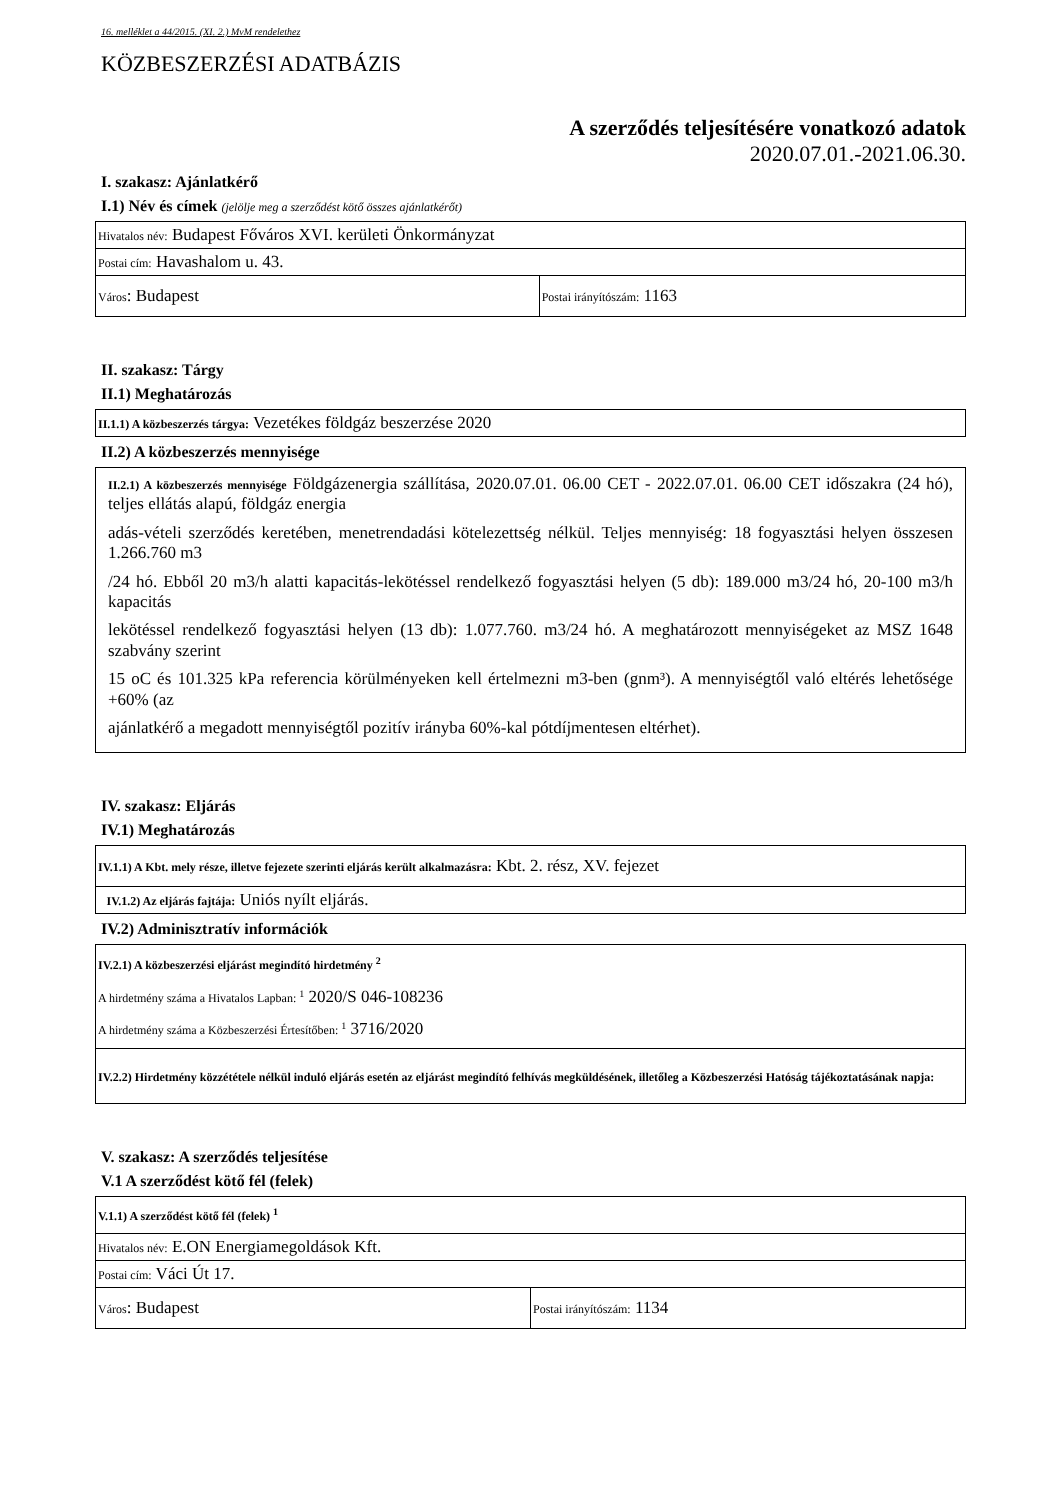16. melléklet a 44/2015. (XI. 2.) MvM rendelethez
KÖZBESZERZÉSI ADATBÁZIS
A szerződés teljesítésére vonatkozó adatok
2020.07.01.-2021.06.30.
I. szakasz: Ajánlatkérő
I.1) Név és címek (jelölje meg a szerződést kötő összes ajánlatkérőt)
| Hivatalos név: Budapest Főváros XVI. kerületi Önkormányzat | |
| Postai cím: Havashalom u. 43. | |
| Város : Budapest | Postai irányítószám: 1163 |
II. szakasz: Tárgy
II.1) Meghatározás
| II.1.1) A közbeszerzés tárgya: Vezetékes földgáz beszerzése 2020 |
II.2) A közbeszerzés mennyisége
II.2.1) A közbeszerzés mennyisége Földgázenergia szállítása, 2020.07.01. 06.00 CET - 2022.07.01. 06.00 CET időszakra (24 hó), teljes ellátás alapú, földgáz energia
adás-vételi szerződés keretében, menetrendadási kötelezettség nélkül. Teljes mennyiség: 18 fogyasztási helyen összesen 1.266.760 m3
/24 hó. Ebből 20 m3/h alatti kapacitás-lekötéssel rendelkező fogyasztási helyen (5 db): 189.000 m3/24 hó, 20-100 m3/h kapacitás
lekötéssel rendelkező fogyasztási helyen (13 db): 1.077.760. m3/24 hó. A meghatározott mennyiségeket az MSZ 1648 szabvány szerint
15 oC és 101.325 kPa referencia körülményeken kell értelmezni m3-ben (gnm³). A mennyiségtől való eltérés lehetősége +60% (az
ajánlatkérő a megadott mennyiségtől pozitív irányba 60%-kal pótdíjmentesen eltérhet).
IV. szakasz: Eljárás
IV.1) Meghatározás
| IV.1.1) A Kbt. mely része, illetve fejezete szerinti eljárás került alkalmazásra: Kbt. 2. rész, XV. fejezet |
| IV.1.2) Az eljárás fajtája: Uniós nyílt eljárás. |
IV.2) Adminisztratív információk
| IV.2.1) A közbeszerzési eljárást megindító hirdetmény <sup>2</sup> A hirdetmény száma a Hivatalos Lapban: <sup>1</sup> 2020/S 046-108236 A hirdetmény száma a Közbeszerzési Értesítőben: <sup>1</sup> 3716/2020 |
| IV.2.2) Hirdetmény közzététele nélkül induló eljárás esetén az eljárást megindító felhívás megküldésének, illetőleg a Közbeszerzési Hatóság tájékoztatásának napja: |
V. szakasz: A szerződés teljesítése
V.1 A szerződést kötő fél (felek)
| V.1.1) A szerződést kötő fél (felek) <sup>1</sup> | |
| Hivatalos név: E.ON Energiamegoldások Kft. | |
| Postai cím: Váci Út 17. | |
| Város : Budapest | Postai irányítószám: 1134 |